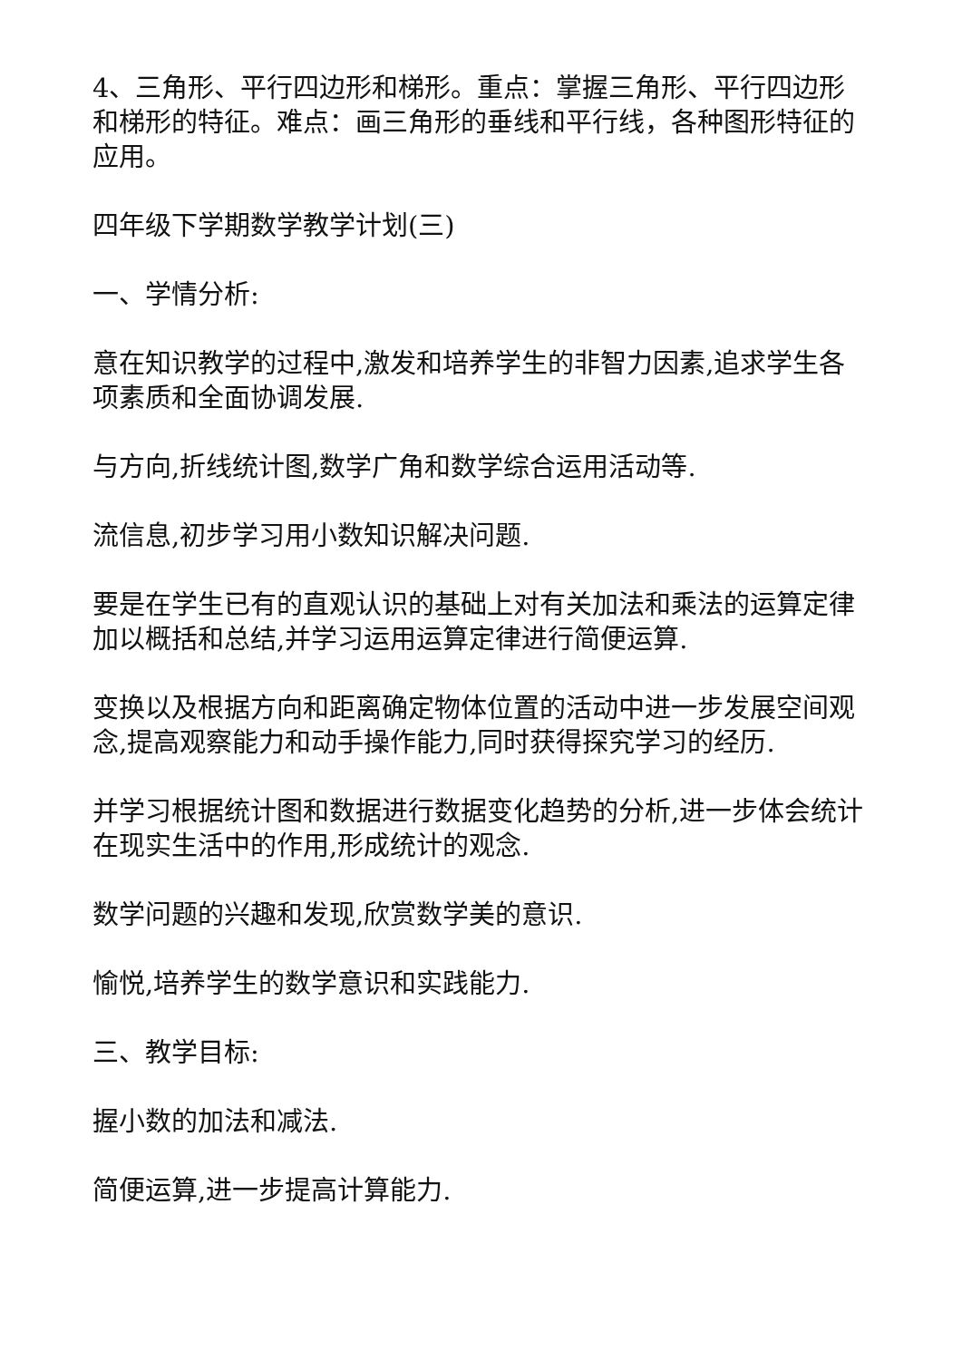4、三角形、平行四边形和梯形。重点：掌握三角形、平行四边形和梯形的特征。难点：画三角形的垂线和平行线，各种图形特征的应用。
四年级下学期数学教学计划(三)
一、学情分析:
意在知识教学的过程中,激发和培养学生的非智力因素,追求学生各项素质和全面协调发展.
与方向,折线统计图,数学广角和数学综合运用活动等.
流信息,初步学习用小数知识解决问题.
要是在学生已有的直观认识的基础上对有关加法和乘法的运算定律加以概括和总结,并学习运用运算定律进行简便运算.
变换以及根据方向和距离确定物体位置的活动中进一步发展空间观念,提高观察能力和动手操作能力,同时获得探究学习的经历.
并学习根据统计图和数据进行数据变化趋势的分析,进一步体会统计在现实生活中的作用,形成统计的观念.
数学问题的兴趣和发现,欣赏数学美的意识.
愉悦,培养学生的数学意识和实践能力.
三、教学目标:
握小数的加法和减法.
简便运算,进一步提高计算能力.